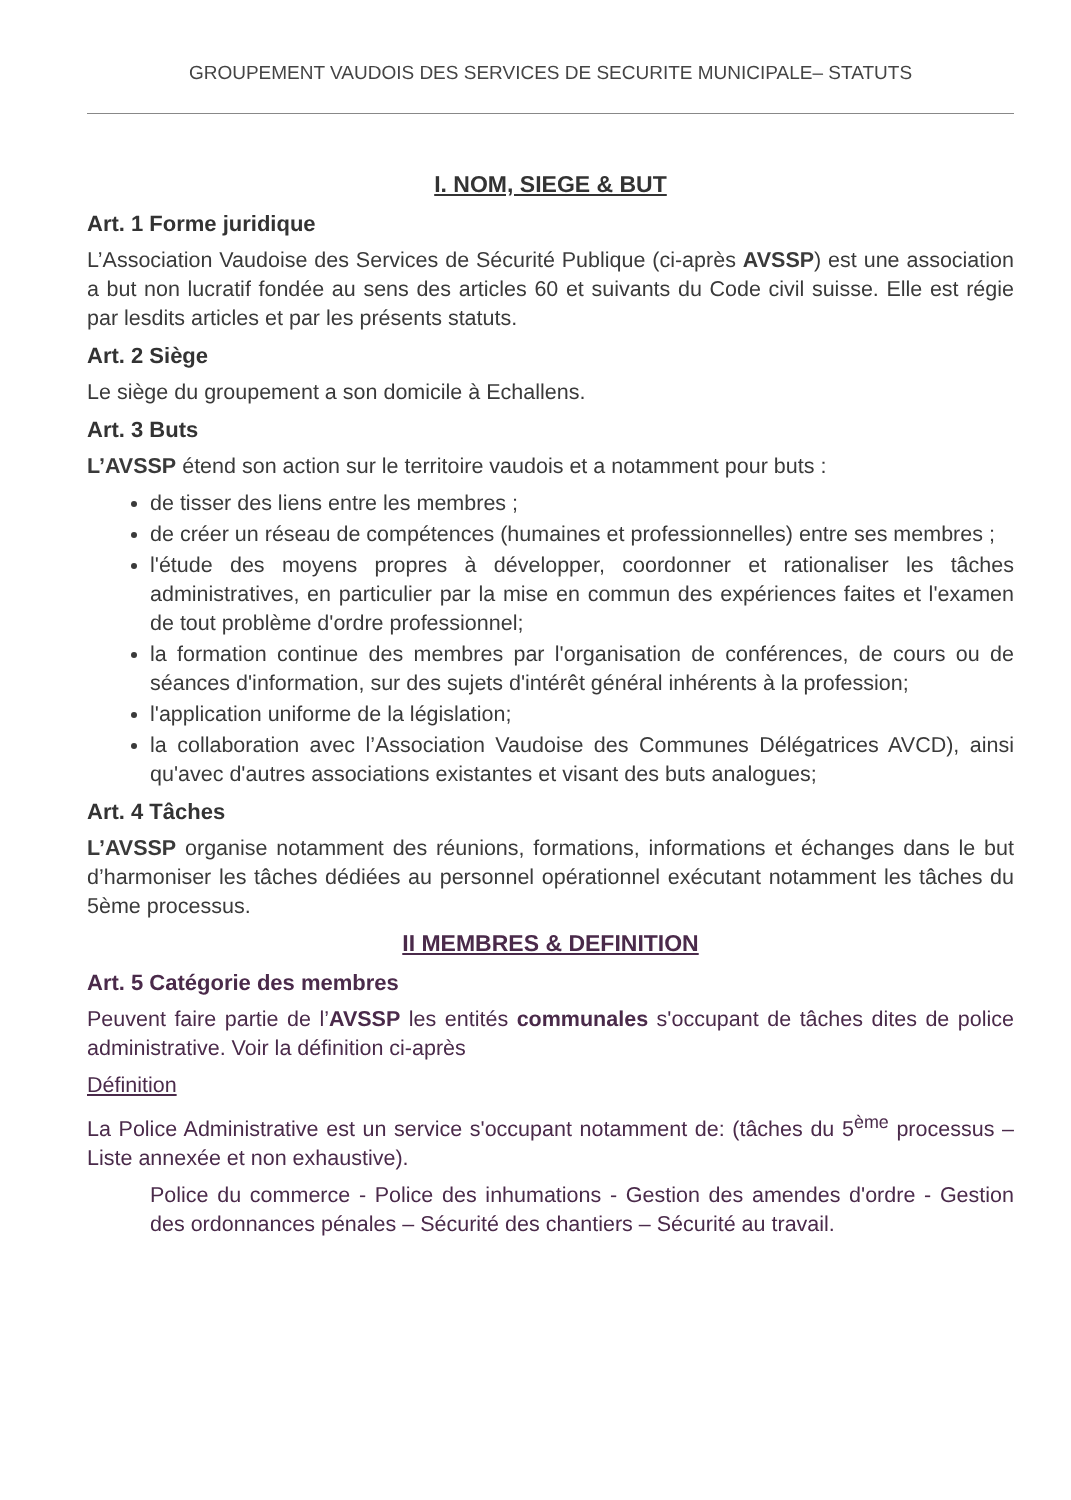GROUPEMENT VAUDOIS DES SERVICES DE SECURITE MUNICIPALE– STATUTS
I. NOM, SIEGE & BUT
Art. 1 Forme juridique
L’Association Vaudoise des Services de Sécurité Publique (ci-après AVSSP) est une association a but non lucratif fondée au sens des articles 60 et suivants du Code civil suisse. Elle est régie par lesdits articles et par les présents statuts.
Art. 2 Siège
Le siège du groupement a son domicile à Echallens.
Art. 3 Buts
L’AVSSP étend son action sur le territoire vaudois et a notamment pour buts :
de tisser des liens entre les membres ;
de créer un réseau de compétences (humaines et professionnelles) entre ses membres ;
l'étude des moyens propres à développer, coordonner et rationaliser les tâches administratives, en particulier par la mise en commun des expériences faites et l'examen de tout problème d'ordre professionnel;
la formation continue des membres par l'organisation de conférences, de cours ou de séances d'information, sur des sujets d'intérêt général inhérents à la profession;
l'application uniforme de la législation;
la collaboration avec l’Association Vaudoise des Communes Délégatrices AVCD), ainsi qu'avec d'autres associations existantes et visant des buts analogues;
Art. 4 Tâches
L’AVSSP organise notamment des réunions, formations, informations et échanges dans le but d’harmoniser les tâches dédiées au personnel opérationnel exécutant notamment les tâches du 5ème processus.
II MEMBRES & DEFINITION
Art. 5 Catégorie des membres
Peuvent faire partie de l’AVSSP les entités communales s'occupant de tâches dites de police administrative. Voir la définition ci-après
Définition
La Police Administrative est un service s'occupant notamment de: (tâches du 5<sup>ème</sup> processus – Liste annexée et non exhaustive).
Police du commerce - Police des inhumations - Gestion des amendes d'ordre - Gestion des ordonnances pénales – Sécurité des chantiers – Sécurité au travail.